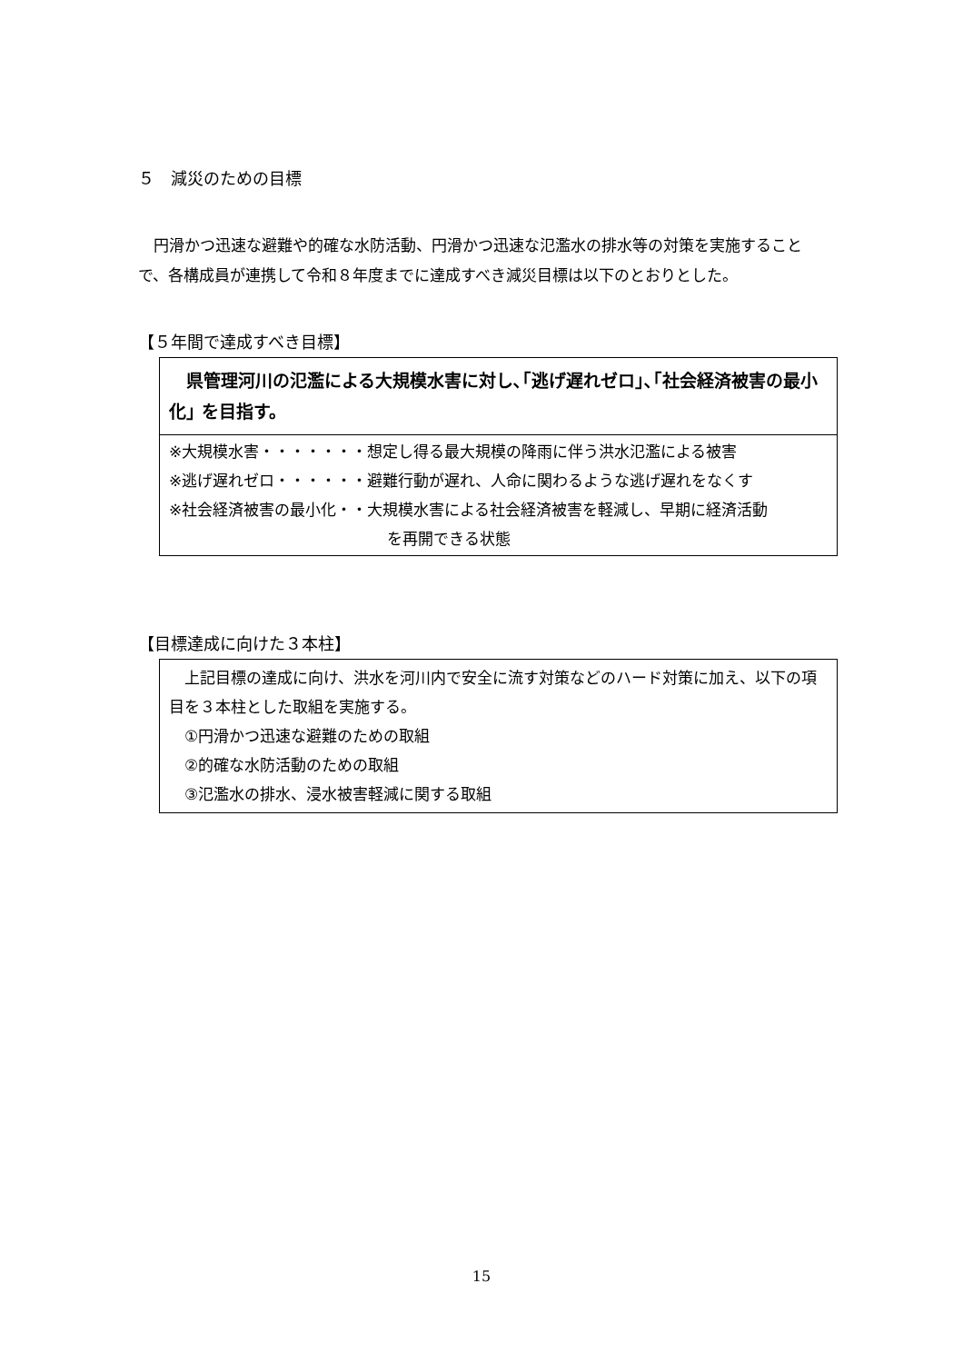５　減災のための目標
　円滑かつ迅速な避難や的確な水防活動、円滑かつ迅速な氾濫水の排水等の対策を実施することで、各構成員が連携して令和８年度までに達成すべき減災目標は以下のとおりとした。
【５年間で達成すべき目標】
　県管理河川の氾濫による大規模水害に対し､｢逃げ遅れゼロ｣､｢社会経済被害の最小化｣ を目指す。
※大規模水害・・・・・・・想定し得る最大規模の降雨に伴う洪水氾濫による被害
※逃げ遅れゼロ・・・・・・避難行動が遅れ、人命に関わるような逃げ遅れをなくす
※社会経済被害の最小化・・大規模水害による社会経済被害を軽減し、早期に経済活動
を再開できる状態
【目標達成に向けた３本柱】
　上記目標の達成に向け、洪水を河川内で安全に流す対策などのハード対策に加え、以下の項目を３本柱とした取組を実施する。
　①円滑かつ迅速な避難のための取組
　②的確な水防活動のための取組
　③氾濫水の排水、浸水被害軽減に関する取組
15